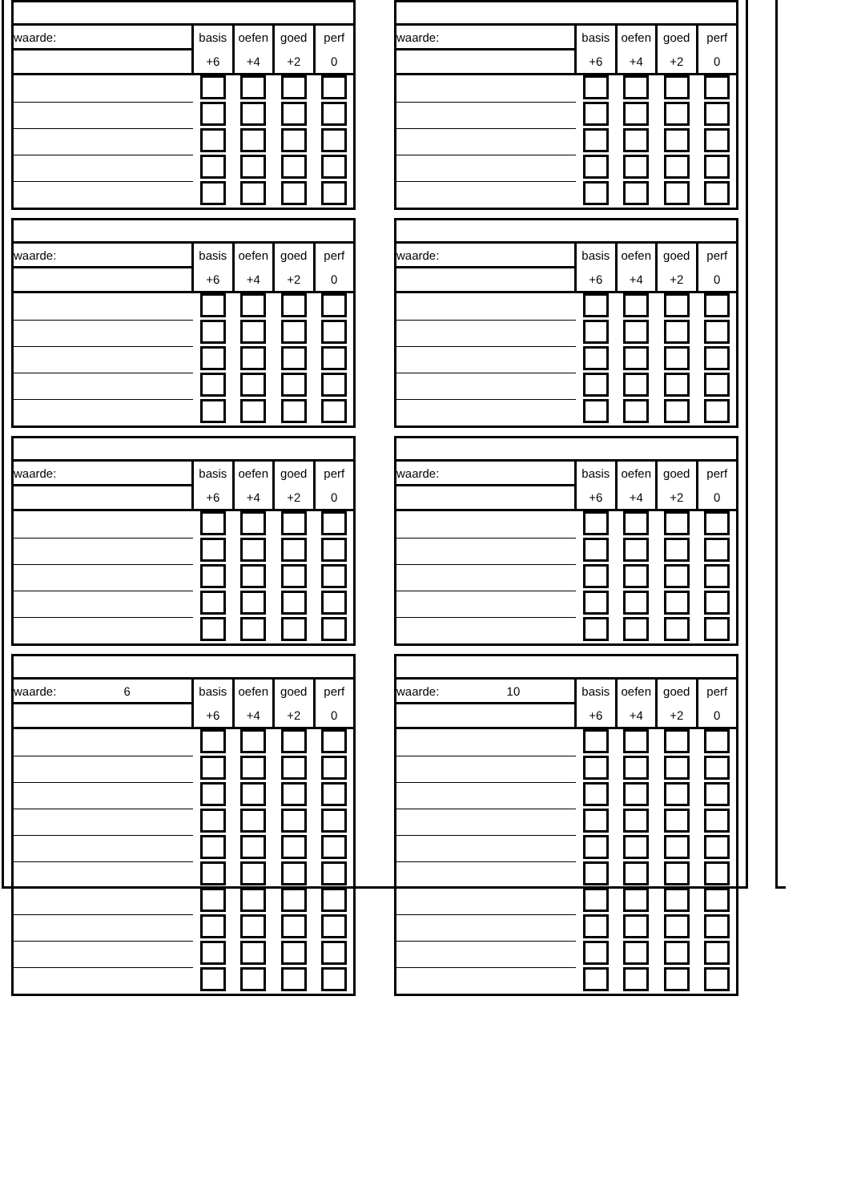| waarde: | basis | oefen | goed | perf |
| | +6 | +4 | +2 | 0 |
| waarde: | basis | oefen | goed | perf |
| | +6 | +4 | +2 | 0 |
| waarde: | basis | oefen | goed | perf |
| | +6 | +4 | +2 | 0 |
| waarde: | basis | oefen | goed | perf |
| | +6 | +4 | +2 | 0 |
| waarde: | basis | oefen | goed | perf |
| | +6 | +4 | +2 | 0 |
| waarde: | basis | oefen | goed | perf |
| | +6 | +4 | +2 | 0 |
| waarde: 6 | basis | oefen | goed | perf |
| | +6 | +4 | +2 | 0 |
| waarde: 10 | basis | oefen | goed | perf |
| | +6 | +4 | +2 | 0 |